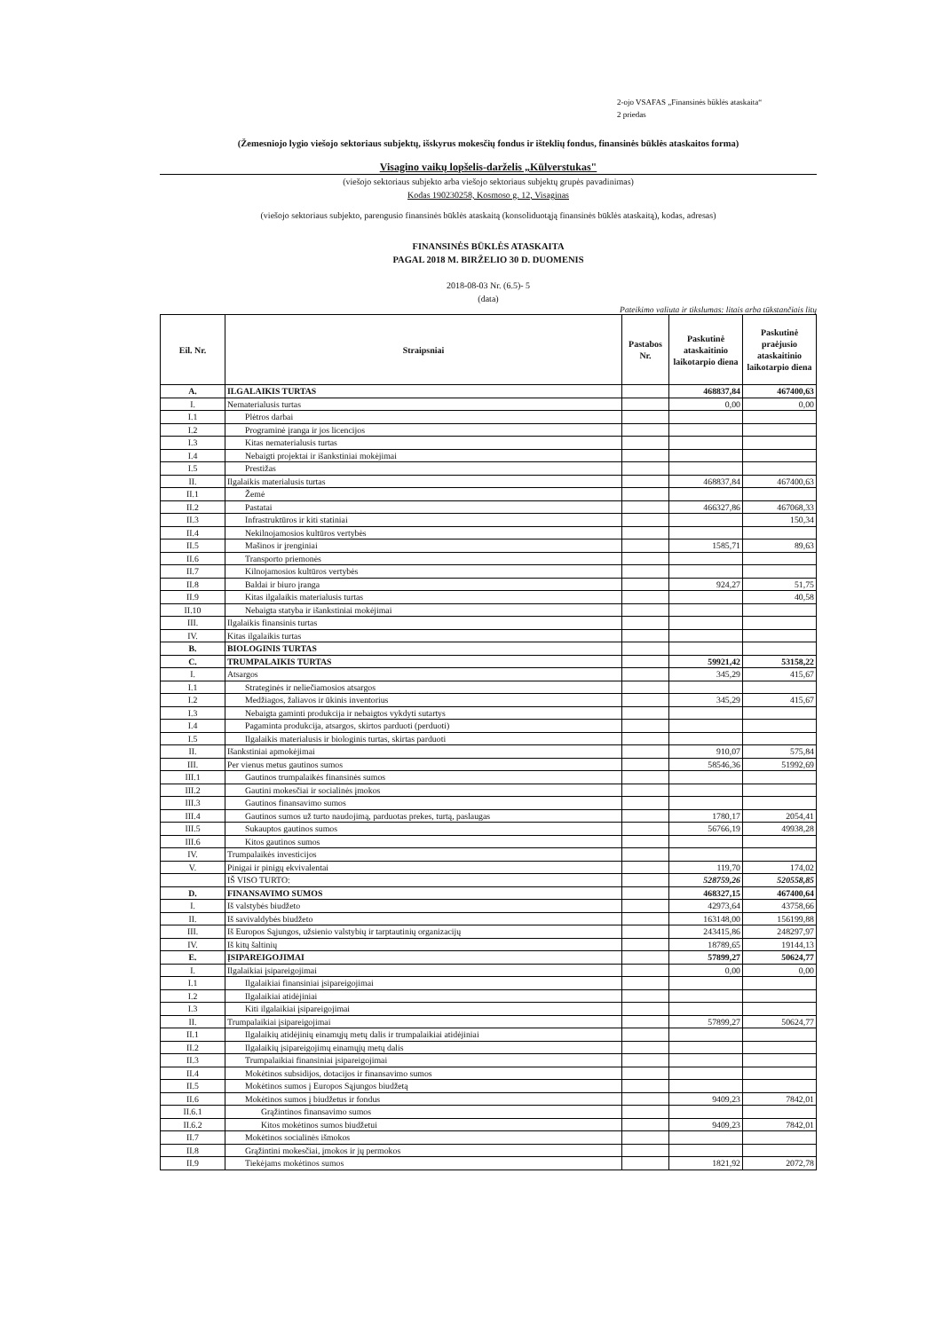2-ojo VSAFAS „Finansinės būklės ataskaita“
2 priedas
(Žemesniojo lygio viešojo sektoriaus subjektų, išskyrus mokesčių fondus ir išteklių fondus, finansinės būklės ataskaitos forma)
Visagino vaikų lopšelis-darželis „Kūlverstukas"
(viešojo sektoriaus subjekto arba viešojo sektoriaus subjektų grupės pavadinimas)
Kodas 190230258, Kosmoso g. 12, Visaginas
(viešojo sektoriaus subjekto, parengusio finansinės būklės ataskaitą (konsoliduotąją finansinės būklės ataskaitą), kodas, adresas)
FINANSINĖS BŪKLĖS ATASKAITA
PAGAL 2018 M. BIRŽELIO 30 D. DUOMENIS
2018-08-03 Nr. (6.5)- 5
(data)
Pateikimo valiuta ir tikslumas: litais arba tūkstančiais litų
| Eil. Nr. | Straipsniai | Pastabos Nr. | Paskutinė ataskaitinio laikotarpio diena | Paskutinė praėjusio ataskaitinio laikotarpio diena |
| --- | --- | --- | --- | --- |
| A. | ILGALAIKIS TURTAS | | 468837,84 | 467400,63 |
| I. | Nematerialusis turtas | | 0,00 | 0,00 |
| I.1 | Plėtros darbai | | | |
| I.2 | Programinė įranga ir jos licencijos | | | |
| I.3 | Kitas nematerialusis turtas | | | |
| I.4 | Nebaigti projektai ir išankstiniai mokėjimai | | | |
| I.5 | Prestižas | | | |
| II. | Ilgalaikis materialusis turtas | | 468837,84 | 467400,63 |
| II.1 | Žemė | | | |
| II.2 | Pastatai | | 466327,86 | 467068,33 |
| II.3 | Infrastruktūros ir kiti statiniai | | | 150,34 |
| II.4 | Nekilnojamosios kultūros vertybės | | | |
| II.5 | Mašinos ir įrenginiai | | 1585,71 | 89,63 |
| II.6 | Transporto priemonės | | | |
| II.7 | Kilnojamosios kultūros vertybės | | | |
| II.8 | Baldai ir biuro įranga | | 924,27 | 51,75 |
| II.9 | Kitas ilgalaikis materialusis turtas | | | 40,58 |
| II.10 | Nebaigta statyba ir išankstiniai mokėjimai | | | |
| III. | Ilgalaikis finansinis turtas | | | |
| IV. | Kitas ilgalaikis turtas | | | |
| B. | BIOLOGINIS TURTAS | | | |
| C. | TRUMPALAIKIS TURTAS | | 59921,42 | 53158,22 |
| I. | Atsargos | | 345,29 | 415,67 |
| I.1 | Strateginės ir neliečiamosios atsargos | | | |
| I.2 | Medžiagos, žaliavos ir ūkinis inventorius | | 345,29 | 415,67 |
| I.3 | Nebaigta gaminti produkcija ir nebaigtos vykdyti sutartys | | | |
| I.4 | Pagaminta produkcija, atsargos, skirtos parduoti (perduoti) | | | |
| I.5 | Ilgalaikis materialusis ir biologinis turtas, skirtas parduoti | | | |
| II. | Išankstiniai apmokėjimai | | 910,07 | 575,84 |
| III. | Per vienus metus gautinos sumos | | 58546,36 | 51992,69 |
| III.1 | Gautinos trumpalaikės finansinės sumos | | | |
| III.2 | Gautini mokesčiai ir socialinės įmokos | | | |
| III.3 | Gautinos finansavimo sumos | | | |
| III.4 | Gautinos sumos už turto naudojimą, parduotas prekes, turtą, paslaugas | | 1780,17 | 2054,41 |
| III.5 | Sukauptos gautinos sumos | | 56766,19 | 49938,28 |
| III.6 | Kitos gautinos sumos | | | |
| IV. | Trumpalaikės investicijos | | | |
| V. | Pinigai ir pinigų ekvivalentai | | 119,70 | 174,02 |
| | IŠ VISO TURTO: | | 528759,26 | 520558,85 |
| D. | FINANSAVIMO SUMOS | | 468327,15 | 467400,64 |
| I. | Iš valstybės biudžeto | | 42973,64 | 43758,66 |
| II. | Iš savivaldybės biudžeto | | 163148,00 | 156199,88 |
| III. | Iš Europos Sąjungos, užsienio valstybių ir tarptautinių organizacijų | | 243415,86 | 248297,97 |
| IV. | Iš kitų šaltinių | | 18789,65 | 19144,13 |
| E. | ĮSIPAREIGOJIMAI | | 57899,27 | 50624,77 |
| I. | Ilgalaikiai įsipareigojimai | | 0,00 | 0,00 |
| I.1 | Ilgalaikiai finansiniai įsipareigojimai | | | |
| I.2 | Ilgalaikiai atidėjiniai | | | |
| I.3 | Kiti ilgalaikiai įsipareigojimai | | | |
| II. | Trumpalaikiai įsipareigojimai | | 57899,27 | 50624,77 |
| II.1 | Ilgalaikių atidėjinių einamųjų metų dalis ir trumpalaikiai atidėjiniai | | | |
| II.2 | Ilgalaikių įsipareigojimų einamųjų metų dalis | | | |
| II.3 | Trumpalaikiai finansiniai įsipareigojimai | | | |
| II.4 | Mokėtinos subsidijos, dotacijos ir finansavimo sumos | | | |
| II.5 | Mokėtinos sumos į Europos Sąjungos biudžetą | | | |
| II.6 | Mokėtinos sumos į biudžetus ir fondus | | 9409,23 | 7842,01 |
| II.6.1 | Grąžintinos finansavimo sumos | | | |
| II.6.2 | Kitos mokėtinos sumos biudžetui | | 9409,23 | 7842,01 |
| II.7 | Mokėtinos socialinės išmokos | | | |
| II.8 | Grąžintini mokesčiai, įmokos ir jų permokos | | | |
| II.9 | Tiekėjams mokėtinos sumos | | 1821,92 | 2072,78 |